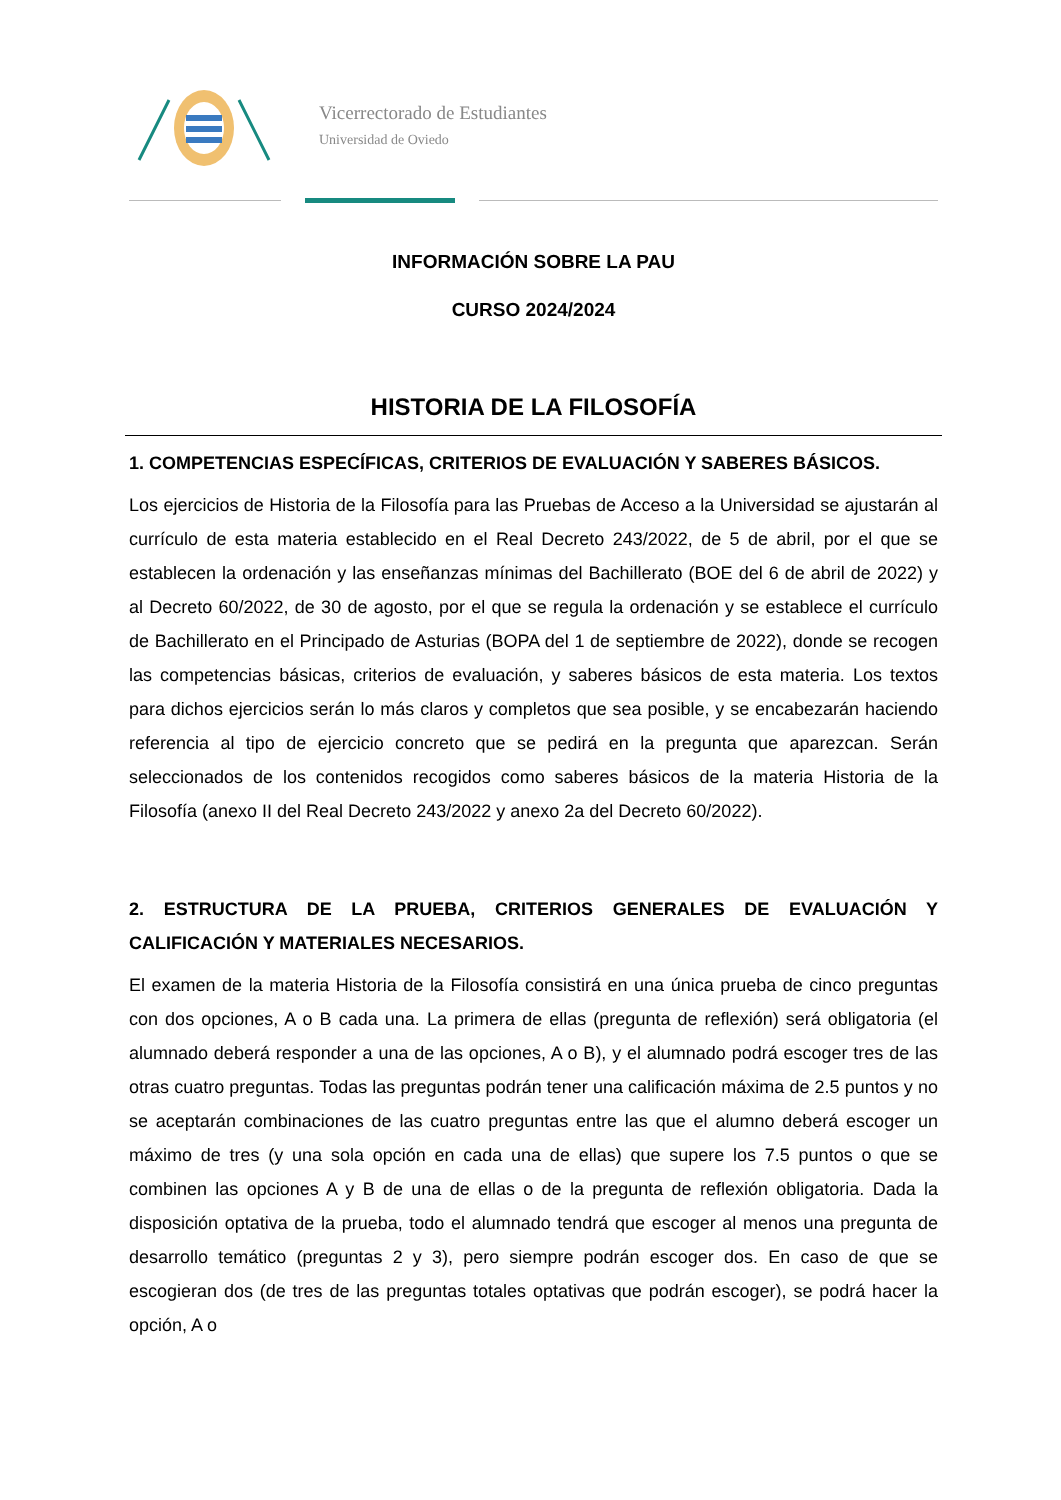Vicerrectorado de Estudiantes
Universidad de Oviedo
INFORMACIÓN SOBRE LA PAU
CURSO 2024/2024
HISTORIA DE LA FILOSOFÍA
1. COMPETENCIAS ESPECÍFICAS, CRITERIOS DE EVALUACIÓN Y SABERES BÁSICOS.
Los ejercicios de Historia de la Filosofía para las Pruebas de Acceso a la Universidad se ajustarán al currículo de esta materia establecido en el Real Decreto 243/2022, de 5 de abril, por el que se establecen la ordenación y las enseñanzas mínimas del Bachillerato (BOE del 6 de abril de 2022) y al Decreto 60/2022, de 30 de agosto, por el que se regula la ordenación y se establece el currículo de Bachillerato en el Principado de Asturias (BOPA del 1 de septiembre de 2022), donde se recogen las competencias básicas, criterios de evaluación, y saberes básicos de esta materia. Los textos para dichos ejercicios serán lo más claros y completos que sea posible, y se encabezarán haciendo referencia al tipo de ejercicio concreto que se pedirá en la pregunta que aparezcan. Serán seleccionados de los contenidos recogidos como saberes básicos de la materia Historia de la Filosofía (anexo II del Real Decreto 243/2022 y anexo 2a del Decreto 60/2022).
2. ESTRUCTURA DE LA PRUEBA, CRITERIOS GENERALES DE EVALUACIÓN Y CALIFICACIÓN Y MATERIALES NECESARIOS.
El examen de la materia Historia de la Filosofía consistirá en una única prueba de cinco preguntas con dos opciones, A o B cada una. La primera de ellas (pregunta de reflexión) será obligatoria (el alumnado deberá responder a una de las opciones, A o B), y el alumnado podrá escoger tres de las otras cuatro preguntas. Todas las preguntas podrán tener una calificación máxima de 2.5 puntos y no se aceptarán combinaciones de las cuatro preguntas entre las que el alumno deberá escoger un máximo de tres (y una sola opción en cada una de ellas) que supere los 7.5 puntos o que se combinen las opciones A y B de una de ellas o de la pregunta de reflexión obligatoria. Dada la disposición optativa de la prueba, todo el alumnado tendrá que escoger al menos una pregunta de desarrollo temático (preguntas 2 y 3), pero siempre podrán escoger dos. En caso de que se escogieran dos (de tres de las preguntas totales optativas que podrán escoger), se podrá hacer la opción, A o